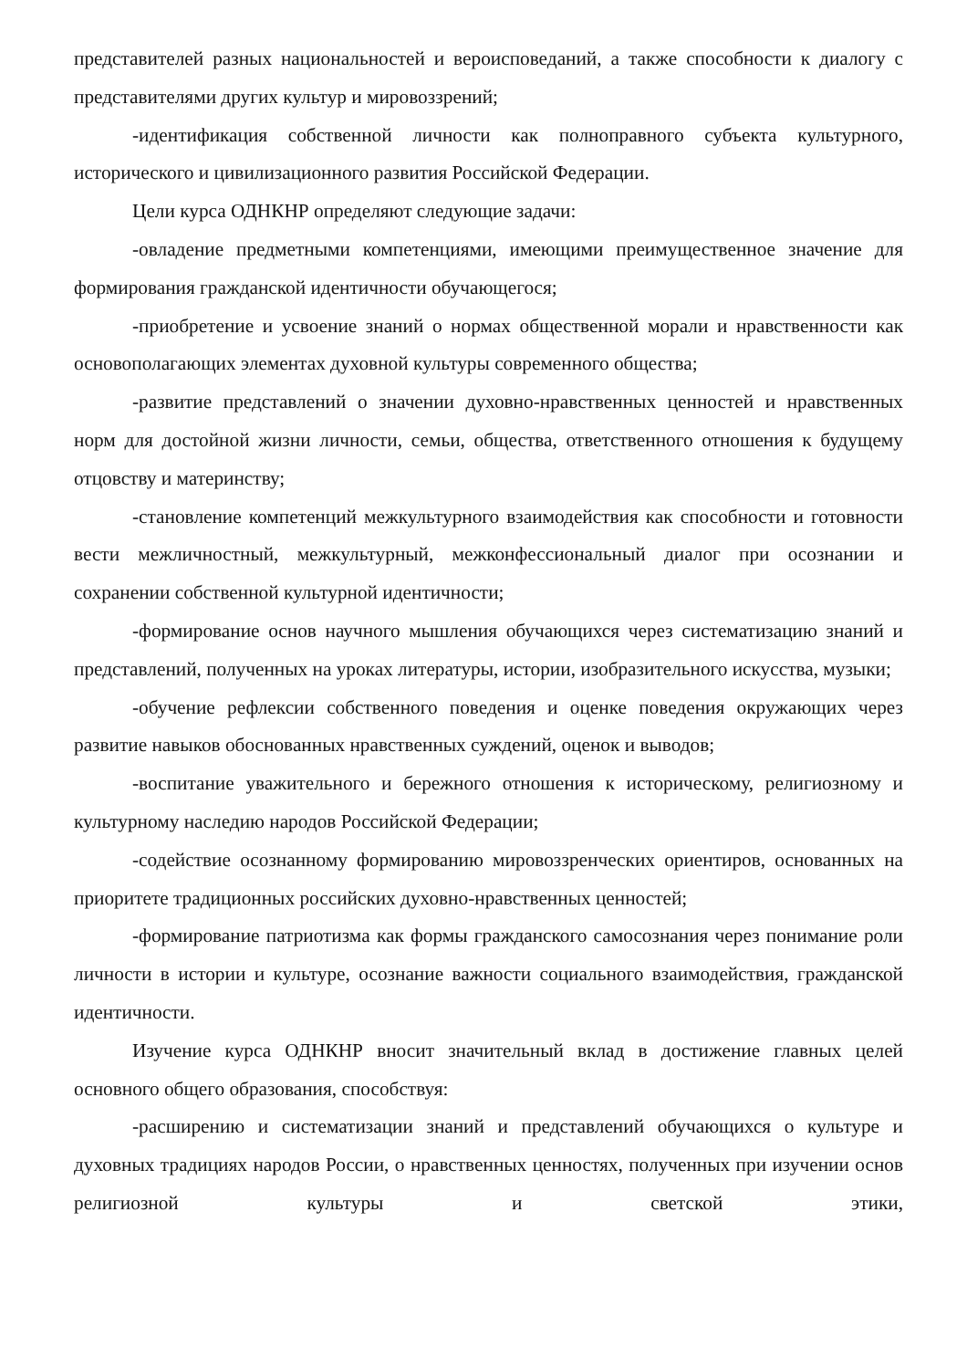представителей разных национальностей и вероисповеданий, а также способности к диалогу с представителями других культур и мировоззрений;
-идентификация собственной личности как полноправного субъекта культурного, исторического и цивилизационного развития Российской Федерации.
Цели курса ОДНКНР определяют следующие задачи:
-овладение предметными компетенциями, имеющими преимущественное значение для формирования гражданской идентичности обучающегося;
-приобретение и усвоение знаний о нормах общественной морали и нравственности как основополагающих элементах духовной культуры современного общества;
-развитие представлений о значении духовно-нравственных ценностей и нравственных норм для достойной жизни личности, семьи, общества, ответственного отношения к будущему отцовству и материнству;
-становление компетенций межкультурного взаимодействия как способности и готовности вести межличностный, межкультурный, межконфессиональный диалог при осознании и сохранении собственной культурной идентичности;
-формирование основ научного мышления обучающихся через систематизацию знаний и представлений, полученных на уроках литературы, истории, изобразительного искусства, музыки;
-обучение рефлексии собственного поведения и оценке поведения окружающих через развитие навыков обоснованных нравственных суждений, оценок и выводов;
-воспитание уважительного и бережного отношения к историческому, религиозному и культурному наследию народов Российской Федерации;
-содействие осознанному формированию мировоззренческих ориентиров, основанных на приоритете традиционных российских духовно-нравственных ценностей;
-формирование патриотизма как формы гражданского самосознания через понимание роли личности в истории и культуре, осознание важности социального взаимодействия, гражданской идентичности.
Изучение курса ОДНКНР вносит значительный вклад в достижение главных целей основного общего образования, способствуя:
-расширению и систематизации знаний и представлений обучающихся о культуре и духовных традициях народов России, о нравственных ценностях, полученных при изучении основ религиозной культуры и светской этики,